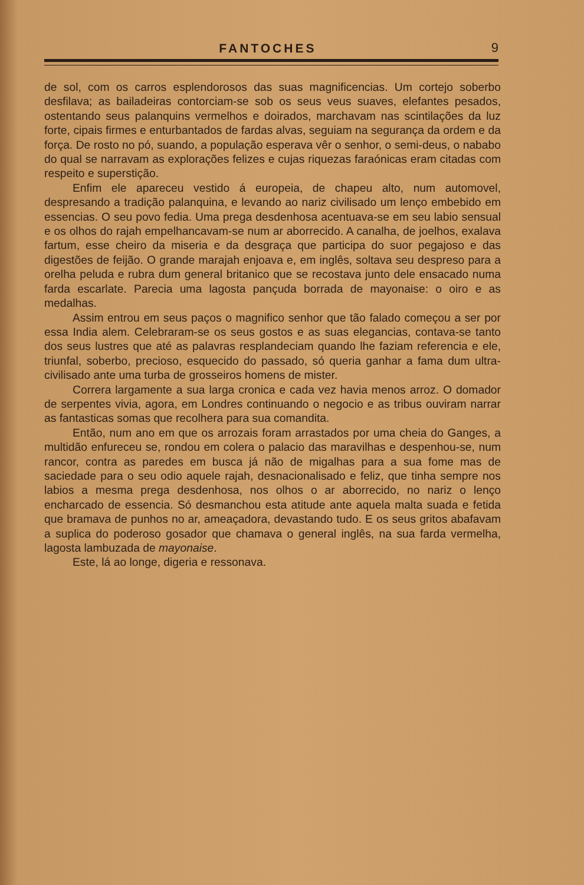FANTOCHES 9
de sol, com os carros esplendorosos das suas magnificencias. Um cortejo soberbo desfilava; as bailadeiras contorciam-se sob os seus veus suaves, elefantes pesados, ostentando seus palanquins vermelhos e doirados, marchavam nas scintilações da luz forte, cipais firmes e enturbantados de fardas alvas, seguiam na segurança da ordem e da força. De rosto no pó, suando, a população esperava vêr o senhor, o semi-deus, o nababo do qual se narravam as explorações felizes e cujas riquezas faraónicas eram citadas com respeito e superstição.
Enfim ele apareceu vestido á europeia, de chapeu alto, num automovel, despresando a tradição palanquina, e levando ao nariz civilisado um lenço embebido em essencias. O seu povo fedia. Uma prega desdenhosa acentuava-se em seu labio sensual e os olhos do rajah empelhancavam-se num ar aborrecido. A canalha, de joelhos, exalava fartum, esse cheiro da miseria e da desgraça que participa do suor pegajoso e das digestões de feijão. O grande marajah enjoava e, em inglês, soltava seu despreso para a orelha peluda e rubra dum general britanico que se recostava junto dele ensacado numa farda escarlate. Parecia uma lagosta pançuda borrada de mayonaise: o oiro e as medalhas.
Assim entrou em seus paços o magnifico senhor que tão falado começou a ser por essa India alem. Celebraram-se os seus gostos e as suas elegancias, contava-se tanto dos seus lustres que até as palavras resplandeciam quando lhe faziam referencia e ele, triunfal, soberbo, precioso, esquecido do passado, só queria ganhar a fama dum ultra-civilisado ante uma turba de grosseiros homens de mister.
Correra largamente a sua larga cronica e cada vez havia menos arroz. O domador de serpentes vivia, agora, em Londres continuando o negocio e as tribus ouviram narrar as fantasticas somas que recolhera para sua comandita.
Então, num ano em que os arrozais foram arrastados por uma cheia do Ganges, a multidão enfureceu se, rondou em colera o palacio das maravilhas e despenhou-se, num rancor, contra as paredes em busca já não de migalhas para a sua fome mas de saciedade para o seu odio aquele rajah, desnacionalisado e feliz, que tinha sempre nos labios a mesma prega desdenhosa, nos olhos o ar aborrecido, no nariz o lenço encharcado de essencia. Só desmanchou esta atitude ante aquela malta suada e fetida que bramava de punhos no ar, ameaçadora, devastando tudo. E os seus gritos abafavam a suplica do poderoso gosador que chamava o general inglês, na sua farda vermelha, lagosta lambuzada de mayonaise.
Este, lá ao longe, digeria e ressonava.